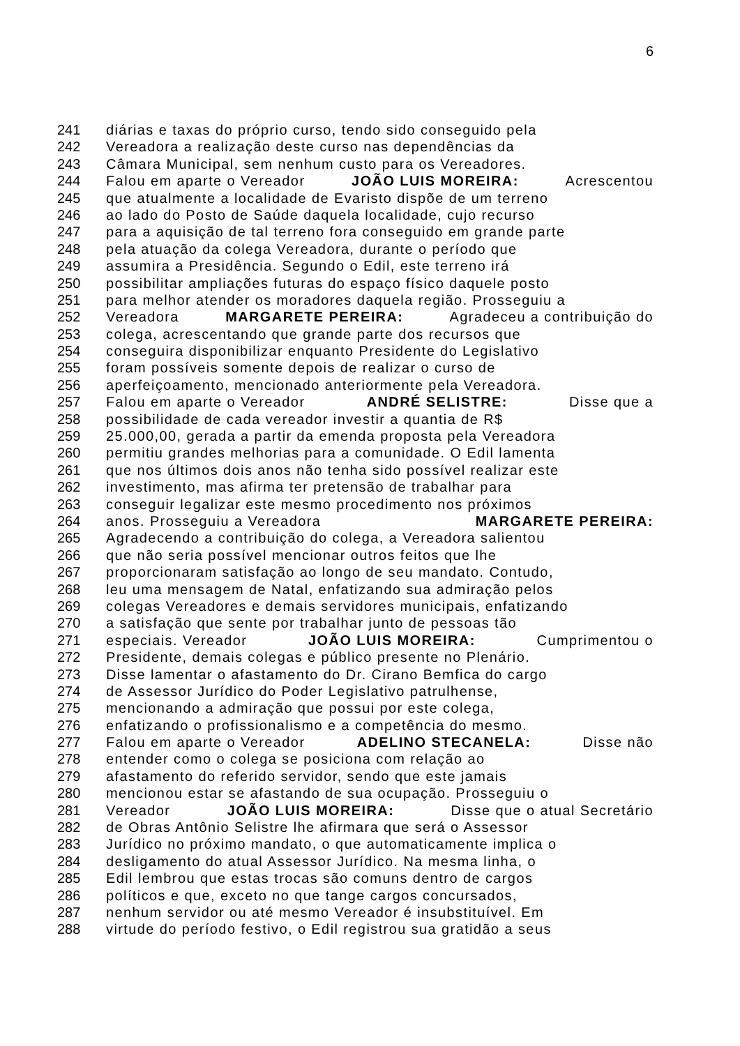6
241 diárias e taxas do próprio curso, tendo sido conseguido pela
242 Vereadora a realização deste curso nas dependências da
243 Câmara Municipal, sem nenhum custo para os Vereadores.
244 Falou em aparte o Vereador JOÃO LUIS MOREIRA: Acrescentou
245 que atualmente a localidade de Evaristo dispõe de um terreno
246 ao lado do Posto de Saúde daquela localidade, cujo recurso
247 para a aquisição de tal terreno fora conseguido em grande parte
248 pela atuação da colega Vereadora, durante o período que
249 assumira a Presidência. Segundo o Edil, este terreno irá
250 possibilitar ampliações futuras do espaço físico daquele posto
251 para melhor atender os moradores daquela região. Prosseguiu a
252 Vereadora MARGARETE PEREIRA: Agradeceu a contribuição do
253 colega, acrescentando que grande parte dos recursos que
254 conseguira disponibilizar enquanto Presidente do Legislativo
255 foram possíveis somente depois de realizar o curso de
256 aperfeiçoamento, mencionado anteriormente pela Vereadora.
257 Falou em aparte o Vereador ANDRÉ SELISTRE: Disse que a
258 possibilidade de cada vereador investir a quantia de R$
259 25.000,00, gerada a partir da emenda proposta pela Vereadora
260 permitiu grandes melhorias para a comunidade. O Edil lamenta
261 que nos últimos dois anos não tenha sido possível realizar este
262 investimento, mas afirma ter pretensão de trabalhar para
263 conseguir legalizar este mesmo procedimento nos próximos
264 anos. Prosseguiu a Vereadora MARGARETE PEREIRA:
265 Agradecendo a contribuição do colega, a Vereadora salientou
266 que não seria possível mencionar outros feitos que lhe
267 proporcionaram satisfação ao longo de seu mandato. Contudo,
268 leu uma mensagem de Natal, enfatizando sua admiração pelos
269 colegas Vereadores e demais servidores municipais, enfatizando
270 a satisfação que sente por trabalhar junto de pessoas tão
271 especiais. Vereador JOÃO LUIS MOREIRA: Cumprimentou o
272 Presidente, demais colegas e público presente no Plenário.
273 Disse lamentar o afastamento do Dr. Cirano Bemfica do cargo
274 de Assessor Jurídico do Poder Legislativo patrulhense,
275 mencionando a admiração que possui por este colega,
276 enfatizando o profissionalismo e a competência do mesmo.
277 Falou em aparte o Vereador ADELINO STECANELA: Disse não
278 entender como o colega se posiciona com relação ao
279 afastamento do referido servidor, sendo que este jamais
280 mencionou estar se afastando de sua ocupação. Prosseguiu o
281 Vereador JOÃO LUIS MOREIRA: Disse que o atual Secretário
282 de Obras Antônio Selistre lhe afirmara que será o Assessor
283 Jurídico no próximo mandato, o que automaticamente implica o
284 desligamento do atual Assessor Jurídico. Na mesma linha, o
285 Edil lembrou que estas trocas são comuns dentro de cargos
286 políticos e que, exceto no que tange cargos concursados,
287 nenhum servidor ou até mesmo Vereador é insubstituível. Em
288 virtude do período festivo, o Edil registrou sua gratidão a seus